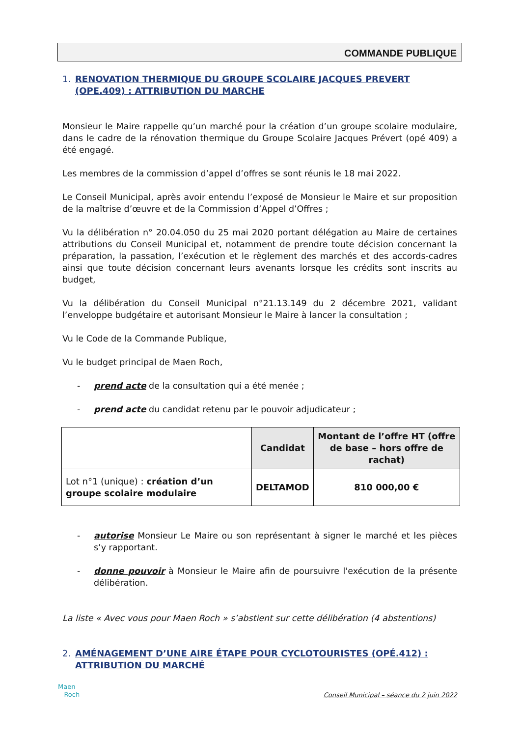COMMANDE PUBLIQUE
1. RENOVATION THERMIQUE DU GROUPE SCOLAIRE JACQUES PREVERT (OPE.409) : ATTRIBUTION DU MARCHE
Monsieur le Maire rappelle qu’un marché pour la création d’un groupe scolaire modulaire, dans le cadre de la rénovation thermique du Groupe Scolaire Jacques Prévert (opé 409) a été engagé.
Les membres de la commission d’appel d’offres se sont réunis le 18 mai 2022.
Le Conseil Municipal, après avoir entendu l’exposé de Monsieur le Maire et sur proposition de la maîtrise d’œuvre et de la Commission d’Appel d’Offres ;
Vu la délibération n° 20.04.050 du 25 mai 2020 portant délégation au Maire de certaines attributions du Conseil Municipal et, notamment de prendre toute décision concernant la préparation, la passation, l’exécution et le règlement des marchés et des accords-cadres ainsi que toute décision concernant leurs avenants lorsque les crédits sont inscrits au budget,
Vu la délibération du Conseil Municipal n°21.13.149 du 2 décembre 2021, validant l’enveloppe budgétaire et autorisant Monsieur le Maire à lancer la consultation ;
Vu le Code de la Commande Publique,
Vu le budget principal de Maen Roch,
- prend acte de la consultation qui a été menée ;
- prend acte du candidat retenu par le pouvoir adjudicateur ;
| | Candidat | Montant de l’offre HT (offre de base – hors offre de rachat) |
| Lot n°1 (unique) : création d’un groupe scolaire modulaire | DELTAMOD | 810 000,00 € |
- autorise Monsieur Le Maire ou son représentant à signer le marché et les pièces s’y rapportant.
- donne pouvoir à Monsieur le Maire afin de poursuivre l'exécution de la présente délibération.
La liste « Avec vous pour Maen Roch » s’abstient sur cette délibération (4 abstentions)
2. AMÉNAGEMENT D’UNE AIRE ÉTAPE POUR CYCLOTOURISTES (OPÉ.412) : ATTRIBUTION DU MARCHÉ
Maen
Roch
Conseil Municipal – séance du 2 juin 2022